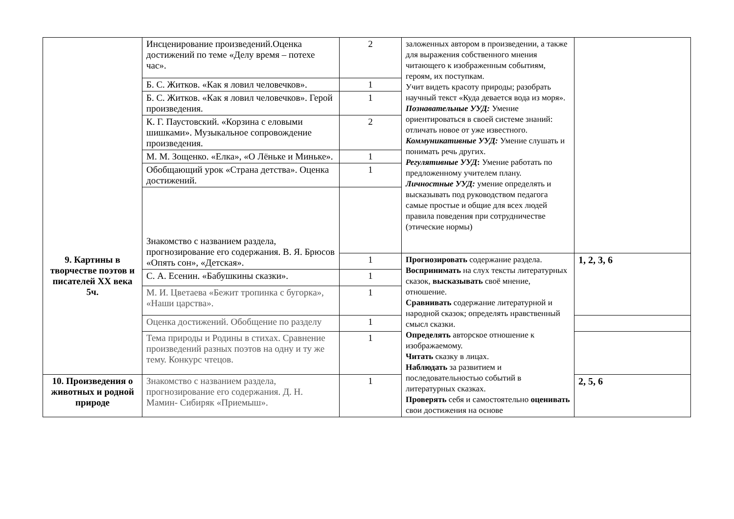| | Инсценирование произведений.Оценка достижений по теме «Делу время – потехе час». | 2 | заложенных автором в произведении, а также для выражения собственного мнения читающего к изображенным событиям, героям, их поступкам. Учит видеть красоту природы; разобрать научный текст «Куда девается вода из моря». Познавательные УУД: Умение ориентироваться в своей системе знаний: отличать новое от уже известного. Коммуникативные УУД: Умение слушать и понимать речь других. Регулятивные УУД : Умение работать по предложенному учителем плану. Личностные УУД: умение определять и высказывать под руководством педагога самые простые и общие для всех людей правила поведения при сотрудничестве (этические нормы) | |
| | Б. С. Житков. «Как я ловил человечков». | 1 | | |
| | Б. С. Житков. «Как я ловил человечков». Герой произведения. | 1 | | |
| | К. Г. Паустовский. «Корзина с еловыми шишками». Музыкальное сопровождение произведения. | 2 | | |
| | М. М. Зощенко. «Елка», «О Лёньке и Миньке». | 1 | | |
| | Обобщающий урок «Страна детства». Оценка достижений. | 1 | | |
| | Знакомство с названием раздела, прогнозирование его содержания. В. Я. Брюсов «Опять сон», «Детская». | | | |
| 9. Картины в творчестве поэтов и писателей XX века 5ч. | | 1 | | |
| | | | Прогнозировать содержание раздела. Воспринимать на слух тексты литературных сказок, высказывать своё мнение, отношение. Сравнивать содержание литературной и народной сказок; определять нравственный смысл сказки. Определять авторское отношение к изображаемому. Читать сказку в лицах. Наблюдать за развитием и последовательностью событий в литературных сказках. Проверять себя и самостоятельно оценивать свои достижения на основе | 1, 2, 3, 6 |
| | С. А. Есенин. «Бабушкины сказки». | 1 | | |
| | М. И. Цветаева «Бежит тропинка с бугорка», «Наши царства». | 1 | | |
| | Оценка достижений. Обобщение по разделу | 1 | | |
| | Тема природы и Родины в стихах. Сравнение произведений разных поэтов на одну и ту же тему. Конкурс чтецов. | 1 | | |
| 10. Произведения о животных и родной природе | Знакомство с названием раздела, прогнозирование его содержания. Д. Н. Мамин- Сибиряк «Приемыш». | 1 | | 2, 5, 6 |